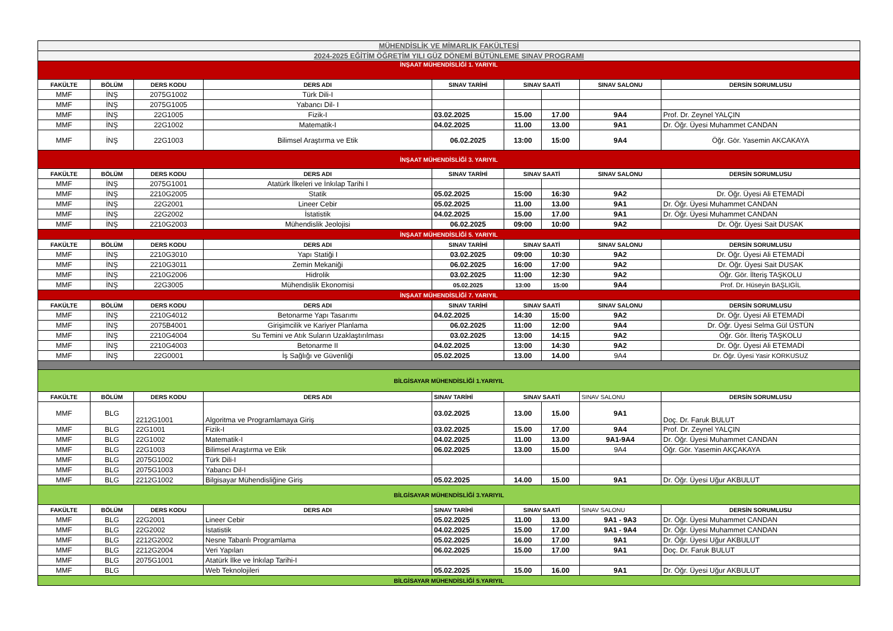| MÜHENDİSLİK VE MİMARLIK FAKÜLTESİ | | | | | | | | |
| 2024-2025 EĞİTİM ÖĞRETİM YILI GÜZ DÖNEMİ BÜTÜNLEME SINAV PROGRAMI | | | | | | | | |
| İNŞAAT MÜHENDİSLİĞİ 1. YARIYIL | | | | | | | | |
| FAKÜLTE | BÖLÜM | DERS KODU | DERS ADI | SINAV TARİHİ | SINAV SAATİ | | SINAV SALONU | DERSİN SORUMLUSU |
| MMF | İNŞ | 2075G1002 | Türk Dili-I | | | | | |
| MMF | İNŞ | 2075G1005 | Yabancı Dil- I | | | | | |
| MMF | İNŞ | 22G1005 | Fizik-I | 03.02.2025 | 15.00 | 17.00 | 9A4 | Prof. Dr. Zeynel YALÇIN |
| MMF | İNŞ | 22G1002 | Matematik-I | 04.02.2025 | 11.00 | 13.00 | 9A1 | Dr. Öğr. Üyesi Muhammet CANDAN |
| MMF | İNŞ | 22G1003 | Bilimsel Araştırma ve Etik | 06.02.2025 | 13:00 | 15:00 | 9A4 | Öğr. Gör. Yasemin AKCAKAYA |
| İNŞAAT MÜHENDİSLİĞİ 3. YARIYIL | | | | | | | | |
| FAKÜLTE | BÖLÜM | DERS KODU | DERS ADI | SINAV TARİHİ | SINAV SAATİ | | SINAV SALONU | DERSİN SORUMLUSU |
| MMF | İNŞ | 2075G1001 | Atatürk İlkeleri ve İnkılap Tarihi I | | | | | |
| MMF | İNŞ | 2210G2005 | Statik | 05.02.2025 | 15:00 | 16:30 | 9A2 | Dr. Öğr. Üyesi Ali ETEMADİ |
| MMF | İNŞ | 22G2001 | Lineer Cebir | 05.02.2025 | 11.00 | 13.00 | 9A1 | Dr. Öğr. Üyesi Muhammet CANDAN |
| MMF | İNŞ | 22G2002 | İstatistik | 04.02.2025 | 15.00 | 17.00 | 9A1 | Dr. Öğr. Üyesi Muhammet CANDAN |
| MMF | İNŞ | 2210G2003 | Mühendislik Jeolojisi | 06.02.2025 | 09:00 | 10:00 | 9A2 | Dr. Öğr. Üyesi Sait DUSAK |
| İNŞAAT MÜHENDİSLİĞİ 5. YARIYIL | | | | | | | | |
| FAKÜLTE | BÖLÜM | DERS KODU | DERS ADI | SINAV TARİHİ | SINAV SAATİ | | SINAV SALONU | DERSİN SORUMLUSU |
| MMF | İNŞ | 2210G3010 | Yapı Statiği I | 03.02.2025 | 09:00 | 10:30 | 9A2 | Dr. Öğr. Üyesi Ali ETEMADİ |
| MMF | İNŞ | 2210G3011 | Zemin Mekaniği | 06.02.2025 | 16:00 | 17:00 | 9A2 | Dr. Öğr. Üyesi Sait DUSAK |
| MMF | İNŞ | 2210G2006 | Hidrolik | 03.02.2025 | 11:00 | 12:30 | 9A2 | Öğr. Gör. İlteriş TAŞKOLU |
| MMF | İNŞ | 22G3005 | Mühendislik Ekonomisi | 05.02.2025 | 13:00 | 15:00 | 9A4 | Prof. Dr. Hüseyin BAŞLIGİL |
| İNŞAAT MÜHENDİSLİĞİ 7. YARIYIL | | | | | | | | |
| FAKÜLTE | BÖLÜM | DERS KODU | DERS ADI | SINAV TARİHİ | SINAV SAATİ | | SINAV SALONU | DERSİN SORUMLUSU |
| MMF | İNŞ | 2210G4012 | Betonarme Yapı Tasarımı | 04.02.2025 | 14:30 | 15:00 | 9A2 | Dr. Öğr. Üyesi Ali ETEMADİ |
| MMF | İNŞ | 2075B4001 | Girişimcilik ve Kariyer Planlama | 06.02.2025 | 11:00 | 12:00 | 9A4 | Dr. Öğr. Üyesi Selma Gül ÜSTÜN |
| MMF | İNŞ | 2210G4004 | Su Temini ve Atık Suların Uzaklaştırılması | 03.02.2025 | 13:00 | 14:15 | 9A2 | Öğr. Gör. İlteriş TAŞKOLU |
| MMF | İNŞ | 2210G4003 | Betonarme II | 04.02.2025 | 13:00 | 14:30 | 9A2 | Dr. Öğr. Üyesi Ali ETEMADİ |
| MMF | İNŞ | 22G0001 | İş Sağlığı ve Güvenliği | 05.02.2025 | 13.00 | 14.00 | 9A4 | Dr. Öğr. Üyesi Yasir KORKUSUZ |
| BİLGİSAYAR MÜHENDİSLİĞİ 1.YARIYIL | | | | | | | | |
| FAKÜLTE | BÖLÜM | DERS KODU | DERS ADI | SINAV TARİHİ | SINAV SAATİ | | SINAV SALONU | DERSİN SORUMLUSU |
| MMF | BLG | 2212G1001 | Algoritma ve Programlamaya Giriş | 03.02.2025 | 13.00 | 15.00 | 9A1 | Doç. Dr. Faruk BULUT |
| MMF | BLG | 22G1001 | Fizik-I | 03.02.2025 | 15.00 | 17.00 | 9A4 | Prof. Dr. Zeynel YALÇIN |
| MMF | BLG | 22G1002 | Matematik-I | 04.02.2025 | 11.00 | 13.00 | 9A1-9A4 | Dr. Öğr. Üyesi Muhammet CANDAN |
| MMF | BLG | 22G1003 | Bilimsel Araştırma ve Etik | 06.02.2025 | 13.00 | 15.00 | 9A4 | Öğr. Gör. Yasemin AKÇAKAYA |
| MMF | BLG | 2075G1002 | Türk Dili-I | | | | | |
| MMF | BLG | 2075G1003 | Yabancı Dil-I | | | | | |
| MMF | BLG | 2212G1002 | Bilgisayar Mühendisliğine Giriş | 05.02.2025 | 14.00 | 15.00 | 9A1 | Dr. Öğr. Üyesi Uğur AKBULUT |
| BİLGİSAYAR MÜHENDİSLİĞİ 3.YARIYIL | | | | | | | | |
| FAKÜLTE | BÖLÜM | DERS KODU | DERS ADI | SINAV TARİHİ | SINAV SAATİ | | SINAV SALONU | DERSİN SORUMLUSU |
| MMF | BLG | 22G2001 | Lineer Cebir | 05.02.2025 | 11.00 | 13.00 | 9A1 - 9A3 | Dr. Öğr. Üyesi Muhammet CANDAN |
| MMF | BLG | 22G2002 | İstatistik | 04.02.2025 | 15.00 | 17.00 | 9A1 - 9A4 | Dr. Öğr. Üyesi Muhammet CANDAN |
| MMF | BLG | 2212G2002 | Nesne Tabanlı Programlama | 05.02.2025 | 16.00 | 17.00 | 9A1 | Dr. Öğr. Üyesi Uğur AKBULUT |
| MMF | BLG | 2212G2004 | Veri Yapıları | 06.02.2025 | 15.00 | 17.00 | 9A1 | Doç. Dr. Faruk BULUT |
| MMF | BLG | 2075G1001 | Atatürk İlke ve İnkılap Tarihi-I | | | | | |
| MMF | BLG | | Web Teknolojileri | 05.02.2025 | 15.00 | 16.00 | 9A1 | Dr. Öğr. Üyesi Uğur AKBULUT |
| BİLGİSAYAR MÜHENDİSLİĞİ 5.YARIYIL | | | | | | | | |